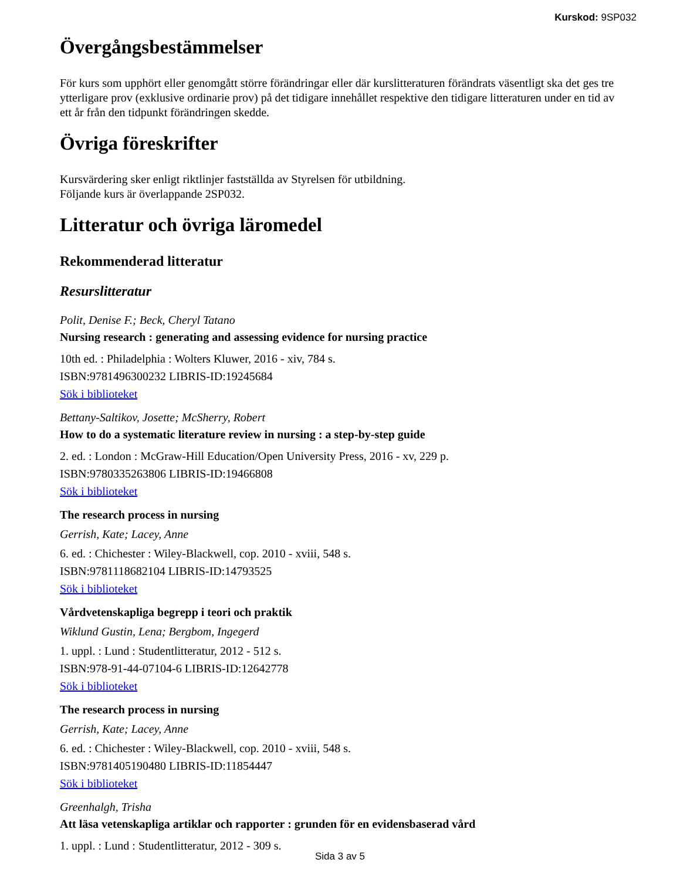Kurskod: 9SP032
Övergångsbestämmelser
För kurs som upphört eller genomgått större förändringar eller där kurslitteraturen förändrats väsentligt ska det ges tre ytterligare prov (exklusive ordinarie prov) på det tidigare innehållet respektive den tidigare litteraturen under en tid av ett år från den tidpunkt förändringen skedde.
Övriga föreskrifter
Kursvärdering sker enligt riktlinjer fastställda av Styrelsen för utbildning.
Följande kurs är överlappande 2SP032.
Litteratur och övriga läromedel
Rekommenderad litteratur
Resurslitteratur
Polit, Denise F.; Beck, Cheryl Tatano
Nursing research : generating and assessing evidence for nursing practice
10th ed. : Philadelphia : Wolters Kluwer, 2016 - xiv, 784 s.
ISBN:9781496300232 LIBRIS-ID:19245684
Sök i biblioteket
Bettany-Saltikov, Josette; McSherry, Robert
How to do a systematic literature review in nursing : a step-by-step guide
2. ed. : London : McGraw-Hill Education/Open University Press, 2016 - xv, 229 p.
ISBN:9780335263806 LIBRIS-ID:19466808
Sök i biblioteket
The research process in nursing
Gerrish, Kate; Lacey, Anne
6. ed. : Chichester : Wiley-Blackwell, cop. 2010 - xviii, 548 s.
ISBN:9781118682104 LIBRIS-ID:14793525
Sök i biblioteket
Vårdvetenskapliga begrepp i teori och praktik
Wiklund Gustin, Lena; Bergbom, Ingegerd
1. uppl. : Lund : Studentlitteratur, 2012 - 512 s.
ISBN:978-91-44-07104-6 LIBRIS-ID:12642778
Sök i biblioteket
The research process in nursing
Gerrish, Kate; Lacey, Anne
6. ed. : Chichester : Wiley-Blackwell, cop. 2010 - xviii, 548 s.
ISBN:9781405190480 LIBRIS-ID:11854447
Sök i biblioteket
Greenhalgh, Trisha
Att läsa vetenskapliga artiklar och rapporter : grunden för en evidensbaserad vård
1. uppl. : Lund : Studentlitteratur, 2012 - 309 s.
Sida 3 av 5